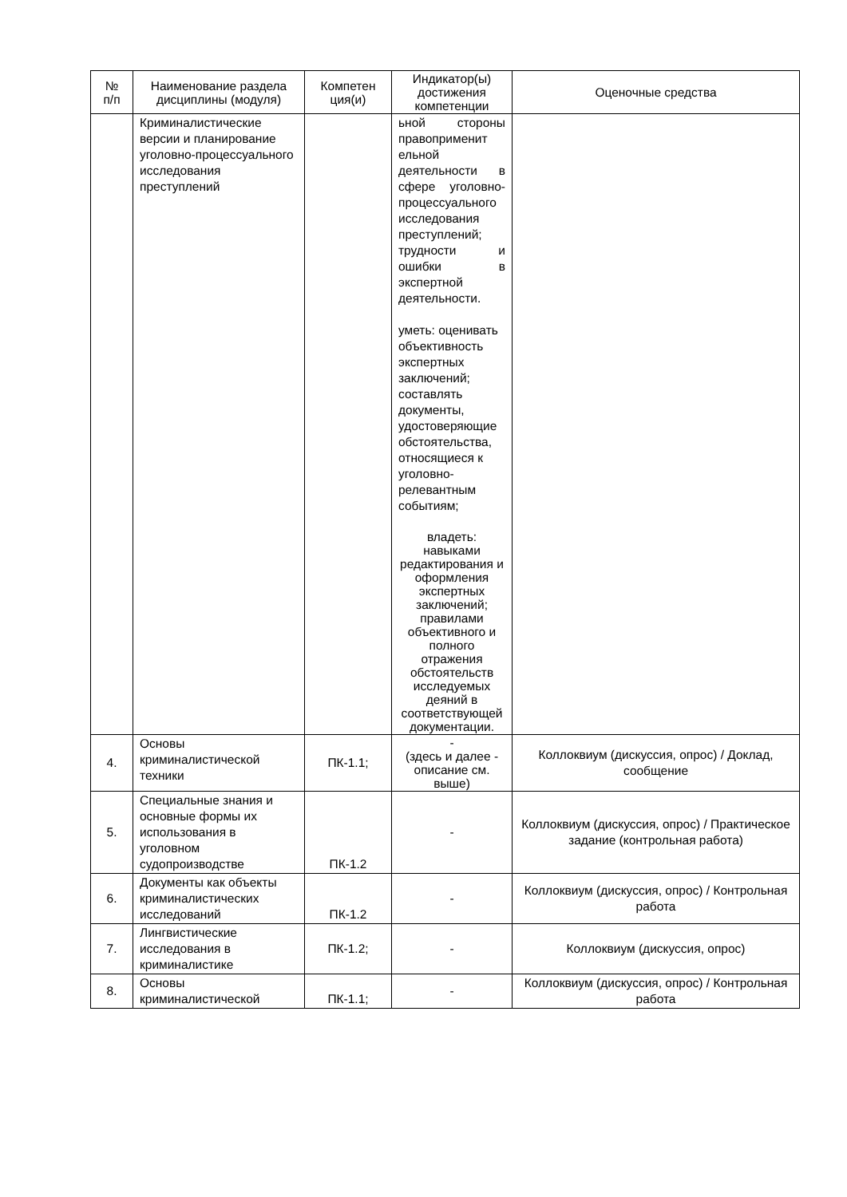| № п/п | Наименование раздела дисциплины (модуля) | Компетен ция(и) | Индикатор(ы) достижения компетенции | Оценочные средства |
| --- | --- | --- | --- | --- |
| | Криминалистические версии и планирование уголовно-процессуального исследования преступлений | | ьной стороны правоприменит ельной деятельности в сфере уголовно-процессуального исследования преступлений; трудности и ошибки в экспертной деятельности. уметь: оценивать объективность экспертных заключений; составлять документы, удостоверяющие обстоятельства, относящиеся к уголовно-релевантным событиям; владеть: навыками редактирования и оформления экспертных заключений; правилами объективного и полного отражения обстоятельств исследуемых деяний в соответствующей документации. | |
| 4. | Основы криминалистической техники | ПК-1.1; | - (здесь и далее - описание см. выше) | Коллоквиум (дискуссия, опрос) / Доклад, сообщение |
| 5. | Специальные знания и основные формы их использования в уголовном судопроизводстве | ПК-1.2 | - | Коллоквиум (дискуссия, опрос) / Практическое задание (контрольная работа) |
| 6. | Документы как объекты криминалистических исследований | ПК-1.2 | - | Коллоквиум (дискуссия, опрос) / Контрольная работа |
| 7. | Лингвистические исследования в криминалистике | ПК-1.2; | - | Коллоквиум (дискуссия, опрос) |
| 8. | Основы криминалистической | ПК-1.1; | - | Коллоквиум (дискуссия, опрос) / Контрольная работа |